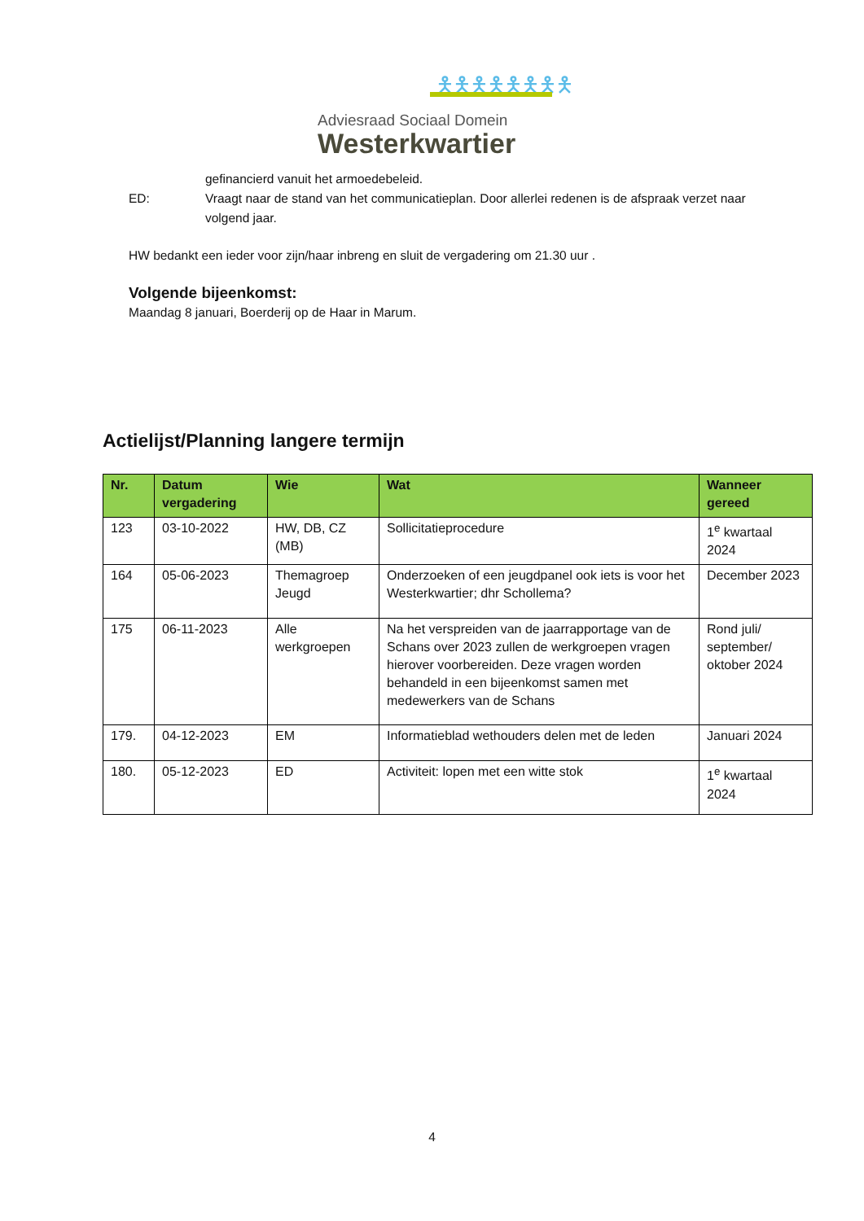🯅🯅🯅🯅🯅🯅🯅🯅
Adviesraad Sociaal Domein
Westerkwartier
gefinancierd vanuit het armoedebeleid.
ED: Vraagt naar de stand van het communicatieplan. Door allerlei redenen is de afspraak verzet naar volgend jaar.
HW bedankt een ieder voor zijn/haar inbreng en sluit de vergadering om 21.30 uur .
Volgende bijeenkomst:
Maandag 8 januari, Boerderij op de Haar in Marum.
Actielijst/Planning langere termijn
| Nr. | Datum vergadering | Wie | Wat | Wanneer gereed |
| --- | --- | --- | --- | --- |
| 123 | 03-10-2022 | HW, DB, CZ (MB) | Sollicitatieprocedure | 1<sup>e</sup> kwartaal 2024 |
| 164 | 05-06-2023 | Themagroep Jeugd | Onderzoeken of een jeugdpanel ook iets is voor het Westerkwartier; dhr Schollema? | December 2023 |
| 175 | 06-11-2023 | Alle werkgroepen | Na het verspreiden van de jaarrapportage van de Schans over 2023 zullen de werkgroepen vragen hierover voorbereiden. Deze vragen worden behandeld in een bijeenkomst samen met medewerkers van de Schans | Rond juli/ september/ oktober 2024 |
| 179. | 04-12-2023 | EM | Informatieblad wethouders delen met de leden | Januari 2024 |
| 180. | 05-12-2023 | ED | Activiteit: lopen met een witte stok | 1<sup>e</sup> kwartaal 2024 |
4